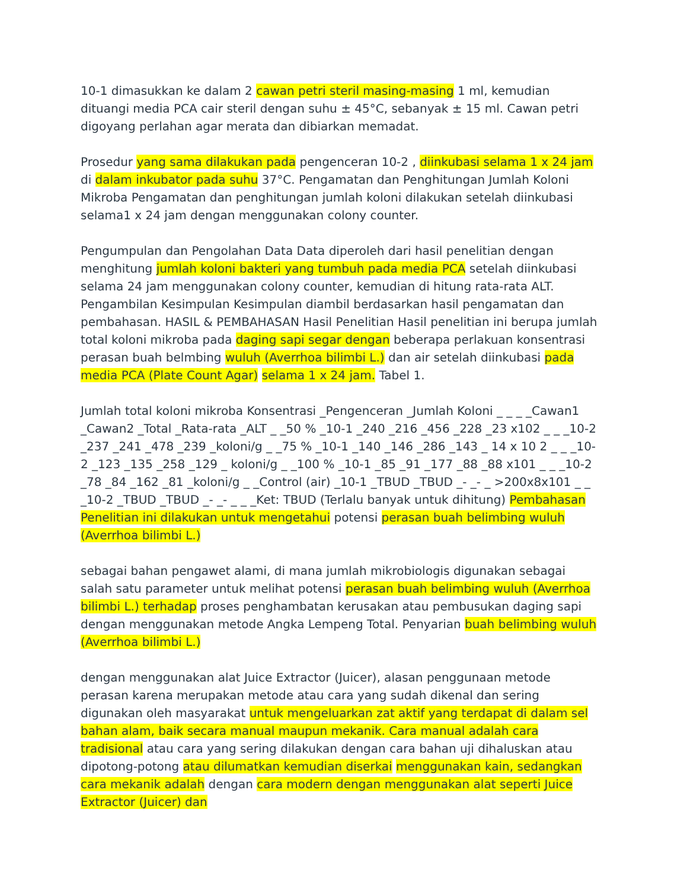10-1 dimasukkan ke dalam 2 cawan petri steril masing-masing 1 ml, kemudian dituangi media PCA cair steril dengan suhu ± 45°C, sebanyak ± 15 ml. Cawan petri digoyang perlahan agar merata dan dibiarkan memadat.
Prosedur yang sama dilakukan pada pengenceran 10-2 , diinkubasi selama 1 x 24 jam di dalam inkubator pada suhu 37°C. Pengamatan dan Penghitungan Jumlah Koloni Mikroba Pengamatan dan penghitungan jumlah koloni dilakukan setelah diinkubasi selama1 x 24 jam dengan menggunakan colony counter.
Pengumpulan dan Pengolahan Data Data diperoleh dari hasil penelitian dengan menghitung jumlah koloni bakteri yang tumbuh pada media PCA setelah diinkubasi selama 24 jam menggunakan colony counter, kemudian di hitung rata-rata ALT. Pengambilan Kesimpulan Kesimpulan diambil berdasarkan hasil pengamatan dan pembahasan. HASIL & PEMBAHASAN Hasil Penelitian Hasil penelitian ini berupa jumlah total koloni mikroba pada daging sapi segar dengan beberapa perlakuan konsentrasi perasan buah belmbing wuluh (Averrhoa bilimbi L.) dan air setelah diinkubasi pada media PCA (Plate Count Agar) selama 1 x 24 jam. Tabel 1.
Jumlah total koloni mikroba Konsentrasi _Pengenceran _Jumlah Koloni _ _ _ _Cawan1 _Cawan2 _Total _Rata-rata _ALT _ _50 % _10-1 _240 _216 _456 _228 _23 x102 _ _ _10-2 _237 _241 _478 _239 _koloni/g _ _75 % _10-1 _140 _146 _286 _143 _ 14 x 10 2 _ _ _10-2 _123 _135 _258 _129 _ koloni/g _ _100 % _10-1 _85 _91 _177 _88 _88 x101 _ _ _10-2 _78 _84 _162 _81 _koloni/g _ _Control (air) _10-1 _TBUD _TBUD _- _- _ >200x8x101 _ _ _10-2 _TBUD _TBUD _- _- _ _ _Ket: TBUD (Terlalu banyak untuk dihitung) Pembahasan Penelitian ini dilakukan untuk mengetahui potensi perasan buah belimbing wuluh (Averrhoa bilimbi L.)
sebagai bahan pengawet alami, di mana jumlah mikrobiologis digunakan sebagai salah satu parameter untuk melihat potensi perasan buah belimbing wuluh (Averrhoa bilimbi L.) terhadap proses penghambatan kerusakan atau pembusukan daging sapi dengan menggunakan metode Angka Lempeng Total. Penyarian buah belimbing wuluh (Averrhoa bilimbi L.)
dengan menggunakan alat Juice Extractor (Juicer), alasan penggunaan metode perasan karena merupakan metode atau cara yang sudah dikenal dan sering digunakan oleh masyarakat untuk mengeluarkan zat aktif yang terdapat di dalam sel bahan alam, baik secara manual maupun mekanik. Cara manual adalah cara tradisional atau cara yang sering dilakukan dengan cara bahan uji dihaluskan atau dipotong-potong atau dilumatkan kemudian diserkai menggunakan kain, sedangkan cara mekanik adalah dengan cara modern dengan menggunakan alat seperti Juice Extractor (Juicer) dan